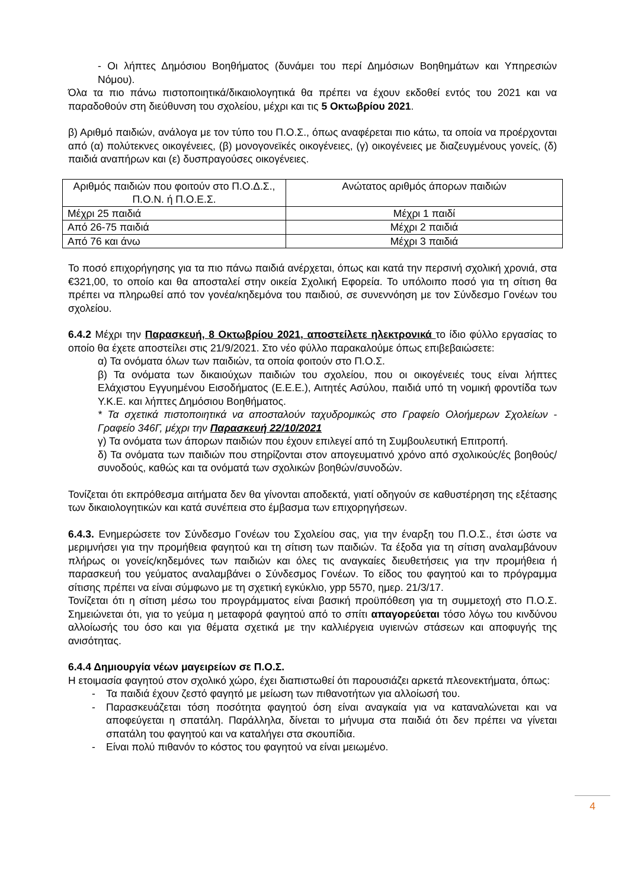- Οι λήπτες Δημόσιου Βοηθήματος (δυνάμει του περί Δημόσιων Βοηθημάτων και Υπηρεσιών Νόμου).
Όλα τα πιο πάνω πιστοποιητικά/δικαιολογητικά θα πρέπει να έχουν εκδοθεί εντός του 2021 και να παραδοθούν στη διεύθυνση του σχολείου, μέχρι και τις 5 Οκτωβρίου 2021.
β) Αριθμό παιδιών, ανάλογα με τον τύπο του Π.Ο.Σ., όπως αναφέρεται πιο κάτω, τα οποία να προέρχονται από (α) πολύτεκνες οικογένειες, (β) μονογονεϊκές οικογένειες, (γ) οικογένειες με διαζευγμένους γονείς, (δ) παιδιά αναπήρων και (ε) δυσπραγούσες οικογένειες.
| Αριθμός παιδιών που φοιτούν στο Π.Ο.Δ.Σ., Π.Ο.Ν. ή Π.Ο.Ε.Σ. | Ανώτατος αριθμός άπορων παιδιών |
| --- | --- |
| Μέχρι 25 παιδιά | Μέχρι 1 παιδί |
| Από 26-75 παιδιά | Μέχρι 2 παιδιά |
| Από 76 και άνω | Μέχρι 3 παιδιά |
Το ποσό επιχορήγησης για τα πιο πάνω παιδιά ανέρχεται, όπως και κατά την περσινή σχολική χρονιά, στα €321,00, το οποίο και θα αποσταλεί στην οικεία Σχολική Εφορεία. Το υπόλοιπο ποσό για τη σίτιση θα πρέπει να πληρωθεί από τον γονέα/κηδεμόνα του παιδιού, σε συνεννόηση με τον Σύνδεσμο Γονέων του σχολείου.
6.4.2 Μέχρι την Παρασκευή, 8 Οκτωβρίου 2021, αποστείλετε ηλεκτρονικά το ίδιο φύλλο εργασίας το οποίο θα έχετε αποστείλει στις 21/9/2021. Στο νέο φύλλο παρακαλούμε όπως επιβεβαιώσετε:
α) Τα ονόματα όλων των παιδιών, τα οποία φοιτούν στο Π.Ο.Σ.
β) Τα ονόματα των δικαιούχων παιδιών του σχολείου, που οι οικογένειές τους είναι λήπτες Ελάχιστου Εγγυημένου Εισοδήματος (Ε.Ε.Ε.), Αιτητές Ασύλου, παιδιά υπό τη νομική φροντίδα των Υ.Κ.Ε. και λήπτες Δημόσιου Βοηθήματος.
* Τα σχετικά πιστοποιητικά να αποσταλούν ταχυδρομικώς στο Γραφείο Ολοήμερων Σχολείων - Γραφείο 346Γ, μέχρι την Παρασκευή 22/10/2021
γ) Τα ονόματα των άπορων παιδιών που έχουν επιλεγεί από τη Συμβουλευτική Επιτροπή.
δ) Τα ονόματα των παιδιών που στηρίζονται στον απογευματινό χρόνο από σχολικούς/ές βοηθούς/συνοδούς, καθώς και τα ονόματά των σχολικών βοηθών/συνοδών.
Τονίζεται ότι εκπρόθεσμα αιτήματα δεν θα γίνονται αποδεκτά, γιατί οδηγούν σε καθυστέρηση της εξέτασης των δικαιολογητικών και κατά συνέπεια στο έμβασμα των επιχορηγήσεων.
6.4.3. Ενημερώσετε τον Σύνδεσμο Γονέων του Σχολείου σας, για την έναρξη του Π.Ο.Σ., έτσι ώστε να μεριμνήσει για την προμήθεια φαγητού και τη σίτιση των παιδιών. Τα έξοδα για τη σίτιση αναλαμβάνουν πλήρως οι γονείς/κηδεμόνες των παιδιών και όλες τις αναγκαίες διευθετήσεις για την προμήθεια ή παρασκευή του γεύματος αναλαμβάνει ο Σύνδεσμος Γονέων. Το είδος του φαγητού και το πρόγραμμα σίτισης πρέπει να είναι σύμφωνο με τη σχετική εγκύκλιο, ypp 5570, ημερ. 21/3/17.
Τονίζεται ότι η σίτιση μέσω του προγράμματος είναι βασική προϋπόθεση για τη συμμετοχή στο Π.Ο.Σ. Σημειώνεται ότι, για το γεύμα η μεταφορά φαγητού από το σπίτι απαγορεύεται τόσο λόγω του κινδύνου αλλοίωσής του όσο και για θέματα σχετικά με την καλλιέργεια υγιεινών στάσεων και αποφυγής της ανισότητας.
6.4.4 Δημιουργία νέων μαγειρείων σε Π.Ο.Σ.
Η ετοιμασία φαγητού στον σχολικό χώρο, έχει διαπιστωθεί ότι παρουσιάζει αρκετά πλεονεκτήματα, όπως:
- Τα παιδιά έχουν ζεστό φαγητό με μείωση των πιθανοτήτων για αλλοίωσή του.
- Παρασκευάζεται τόση ποσότητα φαγητού όση είναι αναγκαία για να καταναλώνεται και να αποφεύγεται η σπατάλη. Παράλληλα, δίνεται το μήνυμα στα παιδιά ότι δεν πρέπει να γίνεται σπατάλη του φαγητού και να καταλήγει στα σκουπίδια.
- Είναι πολύ πιθανόν το κόστος του φαγητού να είναι μειωμένο.
4